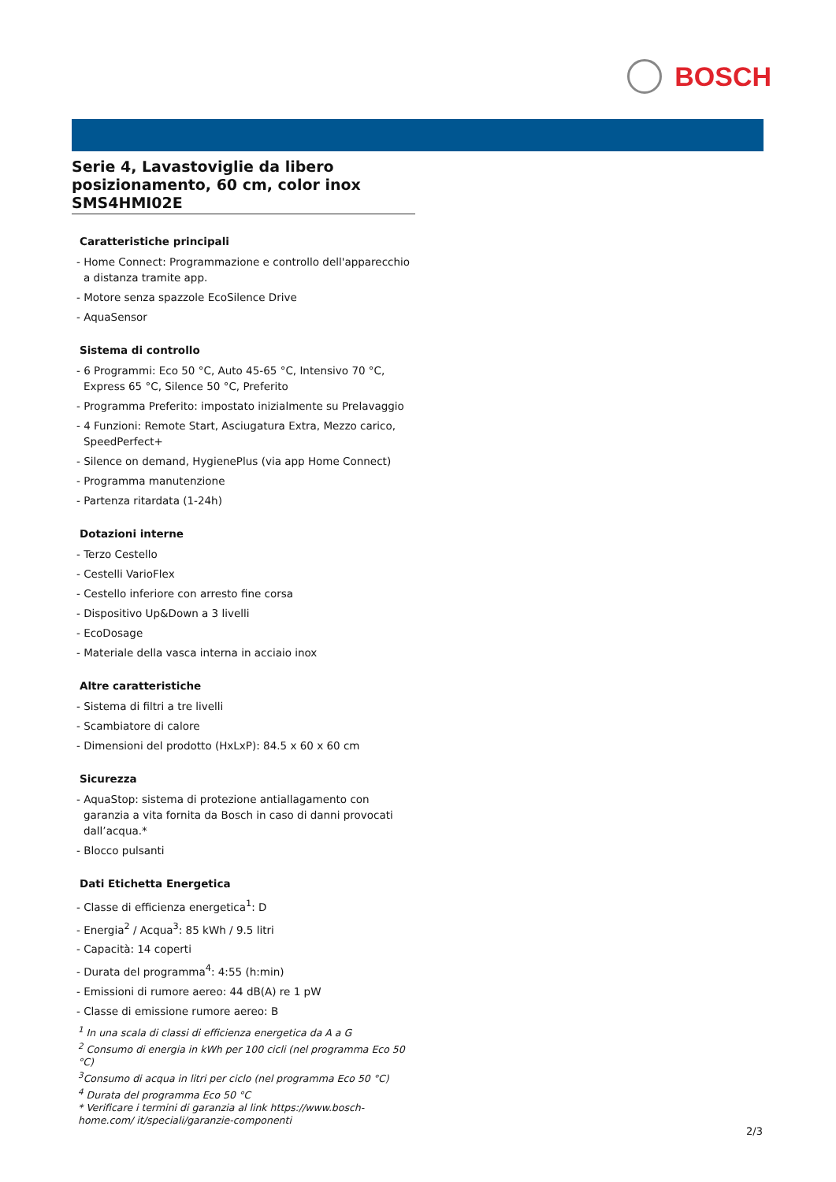BOSCH
Serie 4, Lavastoviglie da libero posizionamento, 60 cm, color inox SMS4HMI02E
Caratteristiche principali
- Home Connect: Programmazione e controllo dell'apparecchio a distanza tramite app.
- Motore senza spazzole EcoSilence Drive
- AquaSensor
Sistema di controllo
- 6 Programmi: Eco 50 °C, Auto 45-65 °C, Intensivo 70 °C, Express 65 °C, Silence 50 °C, Preferito
- Programma Preferito: impostato inizialmente su Prelavaggio
- 4 Funzioni: Remote Start, Asciugatura Extra, Mezzo carico, SpeedPerfect+
- Silence on demand, HygienePlus (via app Home Connect)
- Programma manutenzione
- Partenza ritardata (1-24h)
Dotazioni interne
- Terzo Cestello
- Cestelli VarioFlex
- Cestello inferiore con arresto fine corsa
- Dispositivo Up&Down a 3 livelli
- EcoDosage
- Materiale della vasca interna in acciaio inox
Altre caratteristiche
- Sistema di filtri a tre livelli
- Scambiatore di calore
- Dimensioni del prodotto (HxLxP): 84.5 x 60 x 60 cm
Sicurezza
- AquaStop: sistema di protezione antiallagamento con garanzia a vita fornita da Bosch in caso di danni provocati dall’acqua.*
- Blocco pulsanti
Dati Etichetta Energetica
- Classe di efficienza energetica<sup>1</sup>: D
- Energia<sup>2</sup> / Acqua<sup>3</sup>: 85 kWh / 9.5 litri
- Capacità: 14 coperti
- Durata del programma<sup>4</sup>: 4:55 (h:min)
- Emissioni di rumore aereo: 44 dB(A) re 1 pW
- Classe di emissione rumore aereo: B
<sup>1</sup> In una scala di classi di efficienza energetica da A a G
<sup>2</sup> Consumo di energia in kWh per 100 cicli (nel programma Eco 50 °C)
<sup>3</sup> Consumo di acqua in litri per ciclo (nel programma Eco 50 °C)
<sup>4</sup> Durata del programma Eco 50 °C
* Verificare i termini di garanzia al link https://www.bosch-home.com/ it/speciali/garanzie-componenti
2/3